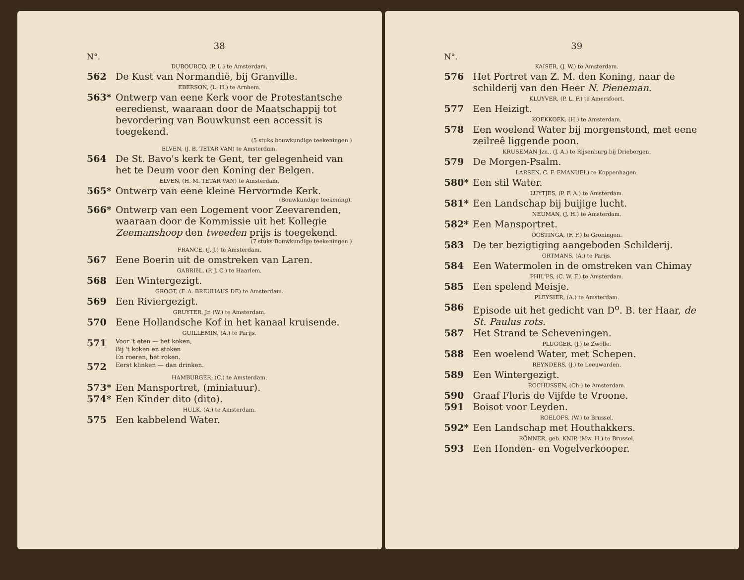38
N°.
DUBOURCQ, (P. L.) te Amsterdam.
562 De Kust van Normandië, bij Granville.
EBERSON, (L. H.) te Arnhem.
563* Ontwerp van eene Kerk voor de Protestantsche eeredienst, waaraan door de Maatschappij tot bevordering van Bouwkunst een accessit is toegekend.
(5 stuks bouwkundige teekeningen.)
ELVEN, (J. B. TETAR VAN) te Amsterdam.
564 De St. Bavo's kerk te Gent, ter gelegenheid van het te Deum voor den Koning der Belgen.
ELVEN, (H. M. TETAR VAN) te Amsterdam.
565* Ontwerp van eene kleine Hervormde Kerk.
(Bouwkundige teekening).
566* Ontwerp van een Logement voor Zeevarenden, waaraan door de Kommissie uit het Kollegie Zeemanshoop den tweeden prijs is toegekend.
(7 stuks Bouwkundige teekeningen.)
FRANCE, (J. J.) te Amsterdam.
567 Eene Boerin uit de omstreken van Laren.
GABRIëL, (P. J. C.) te Haarlem.
568 Een Wintergezigt.
GROOT, (F. A. BREUHAUS DE) te Amsterdam.
569 Een Riviergezigt.
GRUYTER, Jr. (W.) te Amsterdam.
570 Eene Hollandsche Kof in het kanaal kruisende.
GUILLEMIN, (A.) te Parijs.
571 Voor 't eten — het koken,
Bij 't koken en stoken
En roeren, het roken.
572 Eerst klinken — dan drinken.
HAMBURGER, (C.) te Amsterdam.
573* Een Mansportret, (miniatuur).
574* Een Kinder dito (dito).
HULK, (A.) te Amsterdam.
575 Een kabbelend Water.
39
N°.
KAISER, (J. W.) te Amsterdam.
576 Het Portret van Z. M. den Koning, naar de schilderij van den Heer N. Pieneman.
KLUYVER, (P. L. F.) te Amersfoort.
577 Een Heizigt.
KOEKKOEK, (H.) te Amsterdam.
578 Een woelend Water bij morgenstond, met eene zeilreê liggende poon.
KRUSEMAN Jzn., (J. A.) te Rijsenburg bij Driebergen.
579 De Morgen-Psalm.
LARSEN, C. F. EMANUEL) te Koppenhagen.
580* Een stil Water.
LUYTJES, (P. F. A.) te Amsterdam.
581* Een Landschap bij buijige lucht.
NEUMAN, (J. H.) te Amsterdam.
582* Een Mansportret.
OOSTINGA, (F. F.) te Groningen.
583 De ter bezigtiging aangeboden Schilderij.
ORTMANS, (A.) te Parijs.
584 Een Watermolen in de omstreken van Chimay
PHIL'PS, (C. W. F.) te Amsterdam.
585 Een spelend Meisje.
PLEYSIER, (A.) te Amsterdam.
586 Episode uit het gedicht van D<sup>o</sup>. B. ter Haar, de St. Paulus rots.
587 Het Strand te Scheveningen.
PLUGGER, (J.) te Zwolle.
588 Een woelend Water, met Schepen.
REYNDERS, (J.) te Leeuwarden.
589 Een Wintergezigt.
ROCHUSSEN, (Ch.) te Amsterdam.
590 Graaf Floris de Vijfde te Vroone.
591 Boisot voor Leyden.
ROELOFS, (W.) te Brussel.
592* Een Landschap met Houthakkers.
RÖNNER, geb. KNIP, (Mw. H.) te Brussel.
593 Een Honden- en Vogelverkooper.